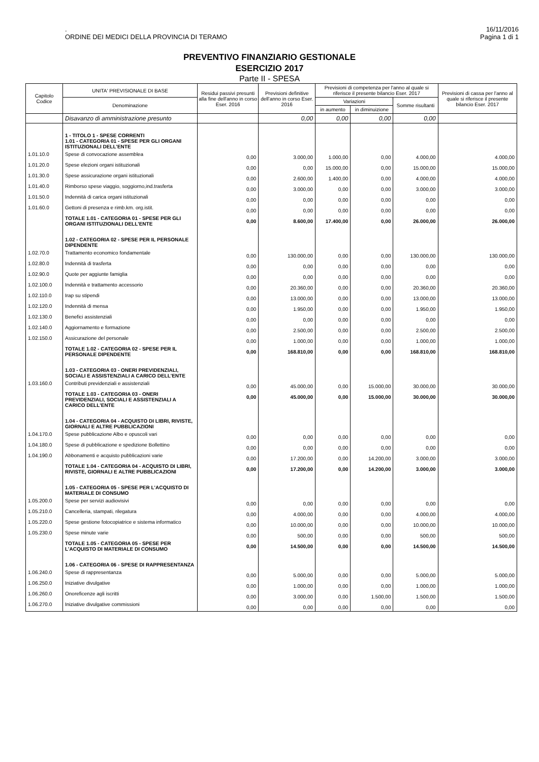.
ORDINE DEI MEDICI DELLA PROVINCIA DI TERAMO
16/11/2016
Pagina 1 di 1
PREVENTIVO FINANZIARIO GESTIONALE
ESERCIZIO 2017
Parte II - SPESA
| Capitolo Codice | UNITA' PREVISIONALE DI BASE | Residui passivi presunti alla fine dell'anno in corso Eser. 2016 | Previsioni definitive dell'anno in corso Eser. 2016 | Previsioni di competenza per l'anno al quale si riferisce il presente bilancio Eser. 2017 | | | Previsioni di cassa per l'anno al quale si riferisce il presente bilancio Eser. 2017 |
| --- | --- | --- | --- | --- | --- | --- | --- |
| | Denominazione | | | Variazioni | | Somme risultanti | |
| | | | | in aumento | in diminuizione | | |
| | Disavanzo di amministrazione presunto | | 0,00 | 0,00 | 0,00 | 0,00 | |
| | 1 - TITOLO 1 - SPESE CORRENTI 1.01 - CATEGORIA 01 - SPESE PER GLI ORGANI ISTITUZIONALI DELL'ENTE | | | | | | |
| 1.01.10.0 | Spese di convocazione assemblea | 0,00 | 3.000,00 | 1.000,00 | 0,00 | 4.000,00 | 4.000,00 |
| 1.01.20.0 | Spese elezioni organi istituzionali | 0,00 | 0,00 | 15.000,00 | 0,00 | 15.000,00 | 15.000,00 |
| 1.01.30.0 | Spese assicurazione organi istituzionali | 0,00 | 2.600,00 | 1.400,00 | 0,00 | 4.000,00 | 4.000,00 |
| 1.01.40.0 | Rimborso spese viaggio, soggiorno,ind.trasferta | 0,00 | 3.000,00 | 0,00 | 0,00 | 3.000,00 | 3.000,00 |
| 1.01.50.0 | Indennità di carica organi istituzionali | 0,00 | 0,00 | 0,00 | 0,00 | 0,00 | 0,00 |
| 1.01.60.0 | Gettoni di presenza e rimb.km. org.istit. | 0,00 | 0,00 | 0,00 | 0,00 | 0,00 | 0,00 |
| | TOTALE 1.01 - CATEGORIA 01 - SPESE PER GLI ORGANI ISTITUZIONALI DELL'ENTE | 0,00 | 8.600,00 | 17.400,00 | 0,00 | 26.000,00 | 26.000,00 |
| | 1.02 - CATEGORIA 02 - SPESE PER IL PERSONALE DIPENDENTE | | | | | | |
| 1.02.70.0 | Trattamento economico fondamentale | 0,00 | 130.000,00 | 0,00 | 0,00 | 130.000,00 | 130.000,00 |
| 1.02.80.0 | Indennità di trasferta | 0,00 | 0,00 | 0,00 | 0,00 | 0,00 | 0,00 |
| 1.02.90.0 | Quote per aggiunte famiglia | 0,00 | 0,00 | 0,00 | 0,00 | 0,00 | 0,00 |
| 1.02.100.0 | Indennità e trattamento accessorio | 0,00 | 20.360,00 | 0,00 | 0,00 | 20.360,00 | 20.360,00 |
| 1.02.110.0 | Irap su stipendi | 0,00 | 13.000,00 | 0,00 | 0,00 | 13.000,00 | 13.000,00 |
| 1.02.120.0 | Indennità di mensa | 0,00 | 1.950,00 | 0,00 | 0,00 | 1.950,00 | 1.950,00 |
| 1.02.130.0 | Benefici assistenziali | 0,00 | 0,00 | 0,00 | 0,00 | 0,00 | 0,00 |
| 1.02.140.0 | Aggiornamento e formazione | 0,00 | 2.500,00 | 0,00 | 0,00 | 2.500,00 | 2.500,00 |
| 1.02.150.0 | Assicurazione del personale | 0,00 | 1.000,00 | 0,00 | 0,00 | 1.000,00 | 1.000,00 |
| | TOTALE 1.02 - CATEGORIA 02 - SPESE PER IL PERSONALE DIPENDENTE | 0,00 | 168.810,00 | 0,00 | 0,00 | 168.810,00 | 168.810,00 |
| | 1.03 - CATEGORIA 03 - ONERI PREVIDENZIALI, SOCIALI E ASSISTENZIALI A CARICO DELL'ENTE | | | | | | |
| 1.03.160.0 | Contributi previdenziali e assistenziali | 0,00 | 45.000,00 | 0,00 | 15.000,00 | 30.000,00 | 30.000,00 |
| | TOTALE 1.03 - CATEGORIA 03 - ONERI PREVIDENZIALI, SOCIALI E ASSISTENZIALI A CARICO DELL'ENTE | 0,00 | 45.000,00 | 0,00 | 15.000,00 | 30.000,00 | 30.000,00 |
| | 1.04 - CATEGORIA 04 - ACQUISTO DI LIBRI, RIVISTE, GIORNALI E ALTRE PUBBLICAZIONI | | | | | | |
| 1.04.170.0 | Spese pubblicazione Albo e opuscoli vari | 0,00 | 0,00 | 0,00 | 0,00 | 0,00 | 0,00 |
| 1.04.180.0 | Spese di pubblicazione e spedizione Bollettino | 0,00 | 0,00 | 0,00 | 0,00 | 0,00 | 0,00 |
| 1.04.190.0 | Abbonamenti e acquisto pubblicazioni varie | 0,00 | 17.200,00 | 0,00 | 14.200,00 | 3.000,00 | 3.000,00 |
| | TOTALE 1.04 - CATEGORIA 04 - ACQUISTO DI LIBRI, RIVISTE, GIORNALI E ALTRE PUBBLICAZIONI | 0,00 | 17.200,00 | 0,00 | 14.200,00 | 3.000,00 | 3.000,00 |
| | 1.05 - CATEGORIA 05 - SPESE PER L'ACQUISTO DI MATERIALE DI CONSUMO | | | | | | |
| 1.05.200.0 | Spese per servizi audiovisivi | 0,00 | 0,00 | 0,00 | 0,00 | 0,00 | 0,00 |
| 1.05.210.0 | Cancelleria, stampati, rilegatura | 0,00 | 4.000,00 | 0,00 | 0,00 | 4.000,00 | 4.000,00 |
| 1.05.220.0 | Spese gestione fotocopiatrice e sistema informatico | 0,00 | 10.000,00 | 0,00 | 0,00 | 10.000,00 | 10.000,00 |
| 1.05.230.0 | Spese minute varie | 0,00 | 500,00 | 0,00 | 0,00 | 500,00 | 500,00 |
| | TOTALE 1.05 - CATEGORIA 05 - SPESE PER L'ACQUISTO DI MATERIALE DI CONSUMO | 0,00 | 14.500,00 | 0,00 | 0,00 | 14.500,00 | 14.500,00 |
| | 1.06 - CATEGORIA 06 - SPESE DI RAPPRESENTANZA | | | | | | |
| 1.06.240.0 | Spese di rappresentanza | 0,00 | 5.000,00 | 0,00 | 0,00 | 5.000,00 | 5.000,00 |
| 1.06.250.0 | Iniziative divulgative | 0,00 | 1.000,00 | 0,00 | 0,00 | 1.000,00 | 1.000,00 |
| 1.06.260.0 | Onoreficenze agli iscritti | 0,00 | 3.000,00 | 0,00 | 1.500,00 | 1.500,00 | 1.500,00 |
| 1.06.270.0 | Iniziative divulgative commissioni | 0,00 | 0,00 | 0,00 | 0,00 | 0,00 | 0,00 |